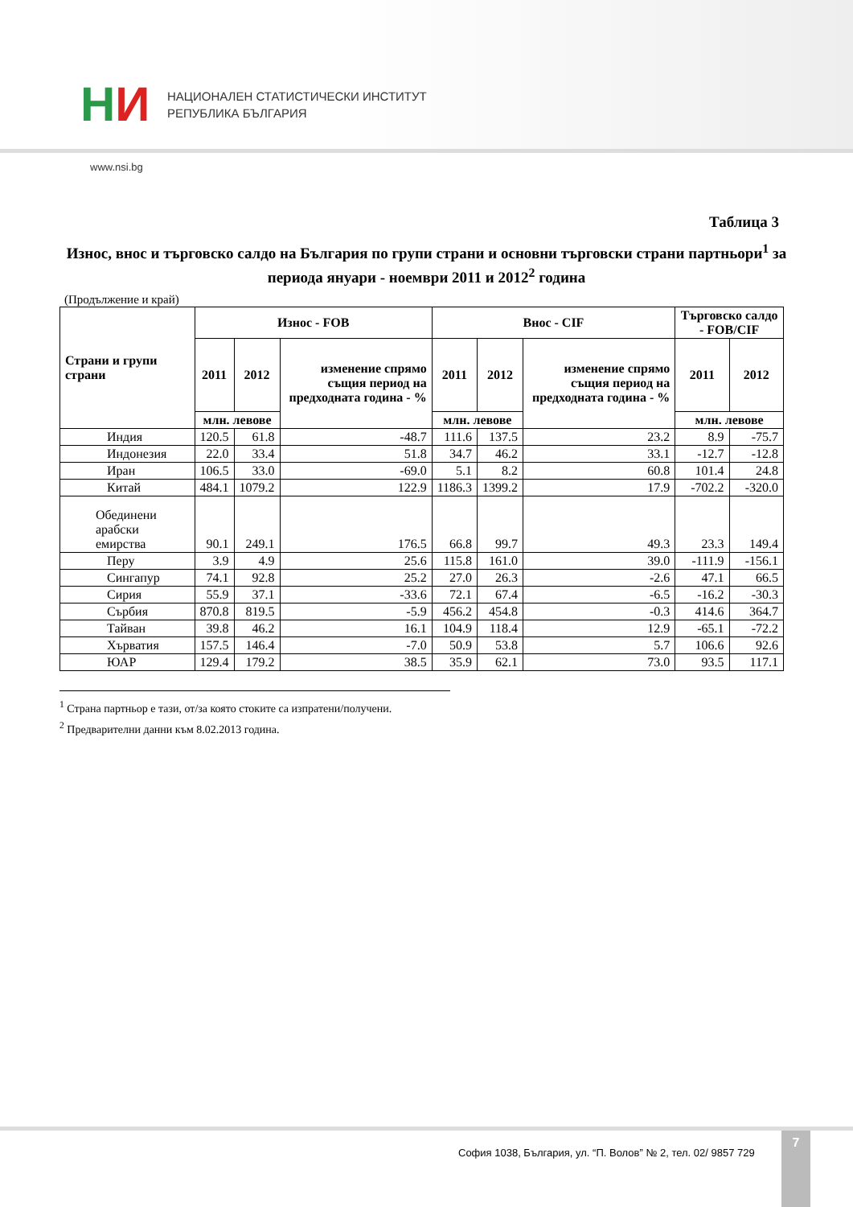НИ
НАЦИОНАЛЕН СТАТИСТИЧЕСКИ ИНСТИТУТ
РЕПУБЛИКА БЪЛГАРИЯ
www.nsi.bg
Таблица 3
Износ, внос и търговско салдо на България по групи страни и основни търговски страни партньори<sup>1</sup> за периода януари - ноември 2011 и 2012<sup>2</sup> година
(Продължение и край)
| Страни и групи страни | Износ - FOB | | | Внос - CIF | | | Търговско салдо - FOB/CIF | |
| --- | --- | --- | --- | --- | --- | --- | --- | --- |
| | 2011 | 2012 | изменение спрямо същия период на предходната година - % | 2011 | 2012 | изменение спрямо същия период на предходната година - % | 2011 | 2012 |
| | млн. левове | | | млн. левове | | | млн. левове | |
| Индия | 120.5 | 61.8 | -48.7 | 111.6 | 137.5 | 23.2 | 8.9 | -75.7 |
| Индонезия | 22.0 | 33.4 | 51.8 | 34.7 | 46.2 | 33.1 | -12.7 | -12.8 |
| Иран | 106.5 | 33.0 | -69.0 | 5.1 | 8.2 | 60.8 | 101.4 | 24.8 |
| Китай | 484.1 | 1079.2 | 122.9 | 1186.3 | 1399.2 | 17.9 | -702.2 | -320.0 |
| Обединени арабски емирства | 90.1 | 249.1 | 176.5 | 66.8 | 99.7 | 49.3 | 23.3 | 149.4 |
| Перу | 3.9 | 4.9 | 25.6 | 115.8 | 161.0 | 39.0 | -111.9 | -156.1 |
| Сингапур | 74.1 | 92.8 | 25.2 | 27.0 | 26.3 | -2.6 | 47.1 | 66.5 |
| Сирия | 55.9 | 37.1 | -33.6 | 72.1 | 67.4 | -6.5 | -16.2 | -30.3 |
| Сърбия | 870.8 | 819.5 | -5.9 | 456.2 | 454.8 | -0.3 | 414.6 | 364.7 |
| Тайван | 39.8 | 46.2 | 16.1 | 104.9 | 118.4 | 12.9 | -65.1 | -72.2 |
| Хърватия | 157.5 | 146.4 | -7.0 | 50.9 | 53.8 | 5.7 | 106.6 | 92.6 |
| ЮАР | 129.4 | 179.2 | 38.5 | 35.9 | 62.1 | 73.0 | 93.5 | 117.1 |
<sup>1</sup> Страна партньор е тази, от/за която стоките са изпратени/получени.
<sup>2</sup> Предварителни данни към 8.02.2013 година.
София 1038, България, ул. “П. Волов” № 2, тел. 02/ 9857 729
7